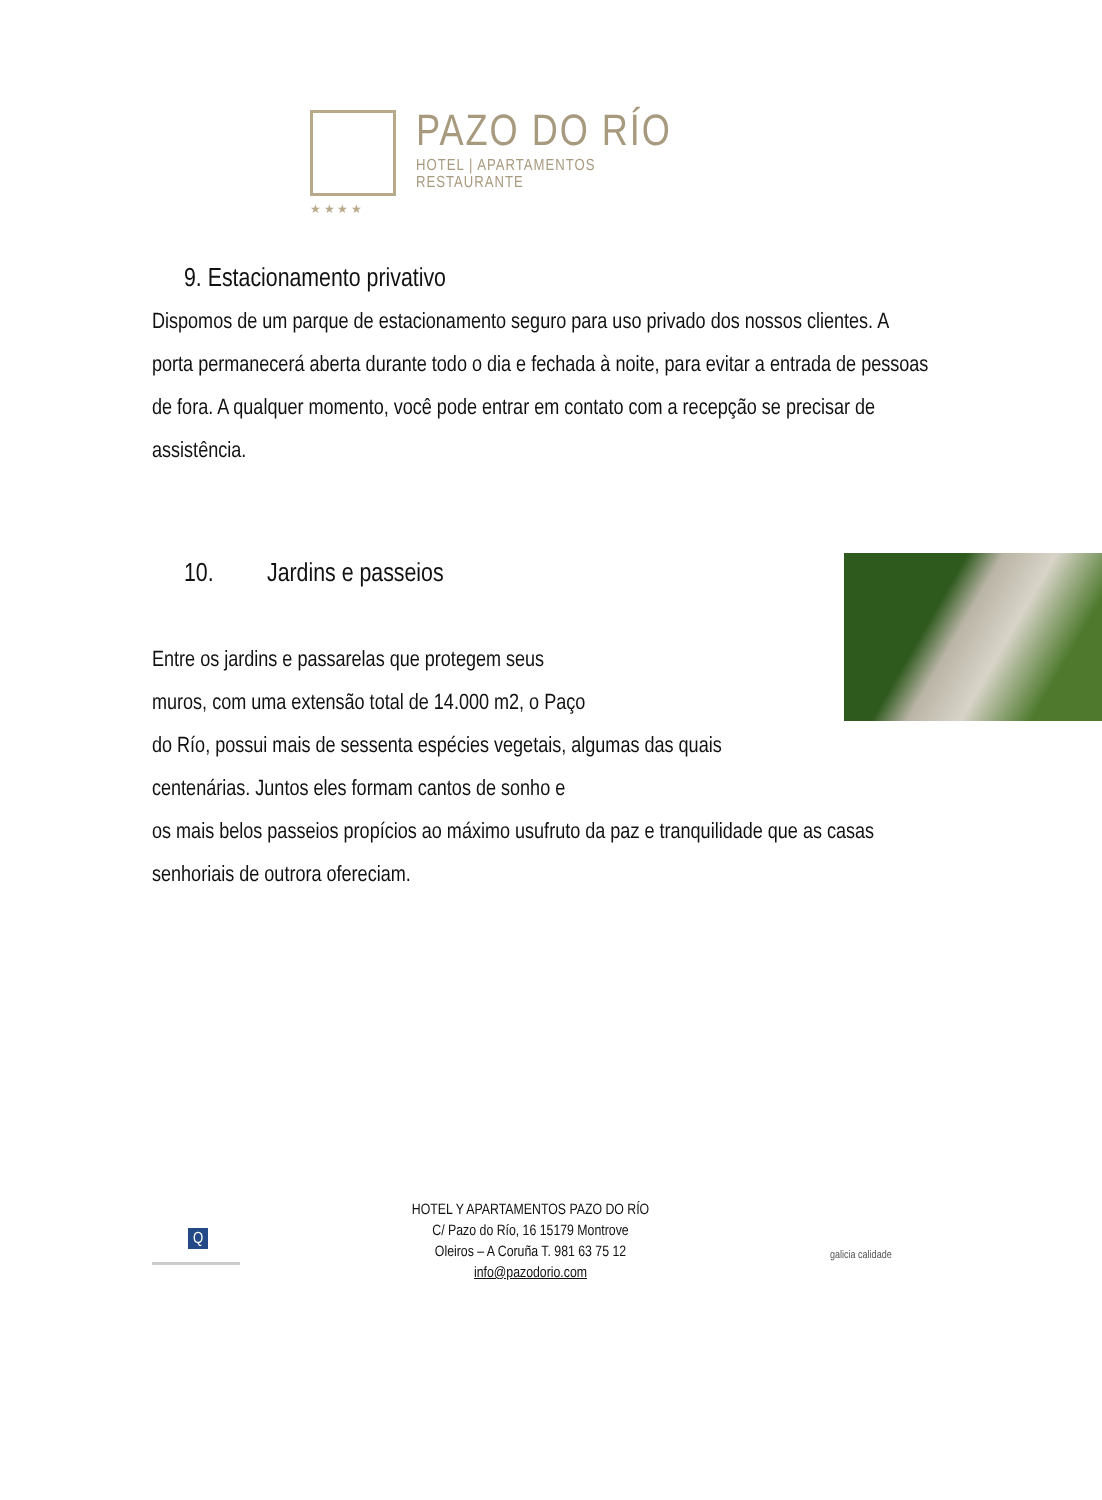★ ★ ★ ★
PAZO DO RÍO
HOTEL | APARTAMENTOS
RESTAURANTE
9. Estacionamento privativo
Dispomos de um parque de estacionamento seguro para uso privado dos nossos clientes. A porta permanecerá aberta durante todo o dia e fechada à noite, para evitar a entrada de pessoas de fora. A qualquer momento, você pode entrar em contato com a recepção se precisar de assistência.
10. Jardins e passeios
Entre os jardins e passarelas que protegem seus
muros, com uma extensão total de 14.000 m2, o Paço
do Río, possui mais de sessenta espécies vegetais, algumas das quais
centenárias. Juntos eles formam cantos de sonho e
os mais belos passeios propícios ao máximo usufruto da paz e tranquilidade que as casas senhoriais de outrora ofereciam.
Q
HOTEL Y APARTAMENTOS PAZO DO RÍO
C/ Pazo do Río, 16 15179 Montrove
Oleiros – A Coruña T. 981 63 75 12
info@pazodorio.com
galicia calidade